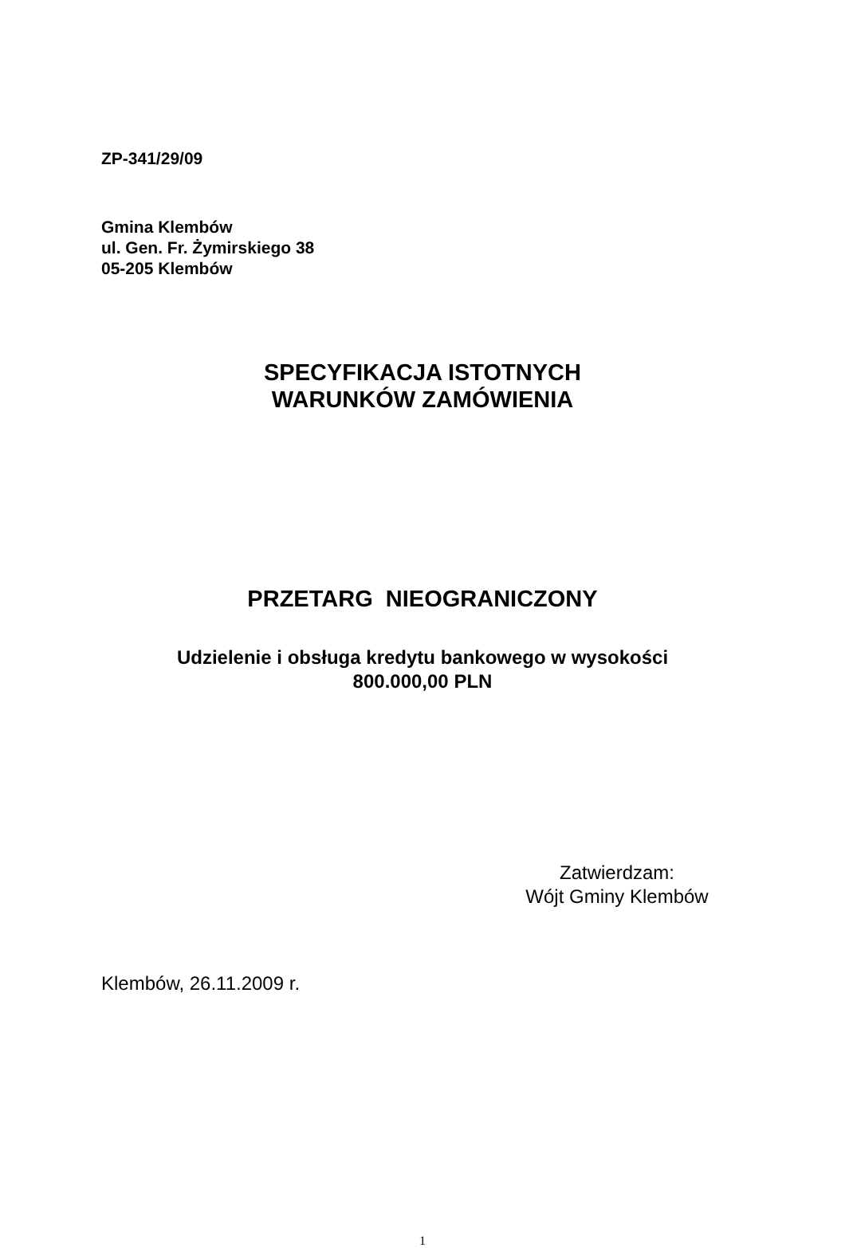ZP-341/29/09
Gmina Klembów
ul. Gen. Fr. Żymirskiego 38
05-205 Klembów
SPECYFIKACJA ISTOTNYCH
WARUNKÓW ZAMÓWIENIA
PRZETARG NIEOGRANICZONY
Udzielenie i obsługa kredytu bankowego w wysokości
800.000,00 PLN
Zatwierdzam:
Wójt Gminy Klembów
Klembów, 26.11.2009 r.
1